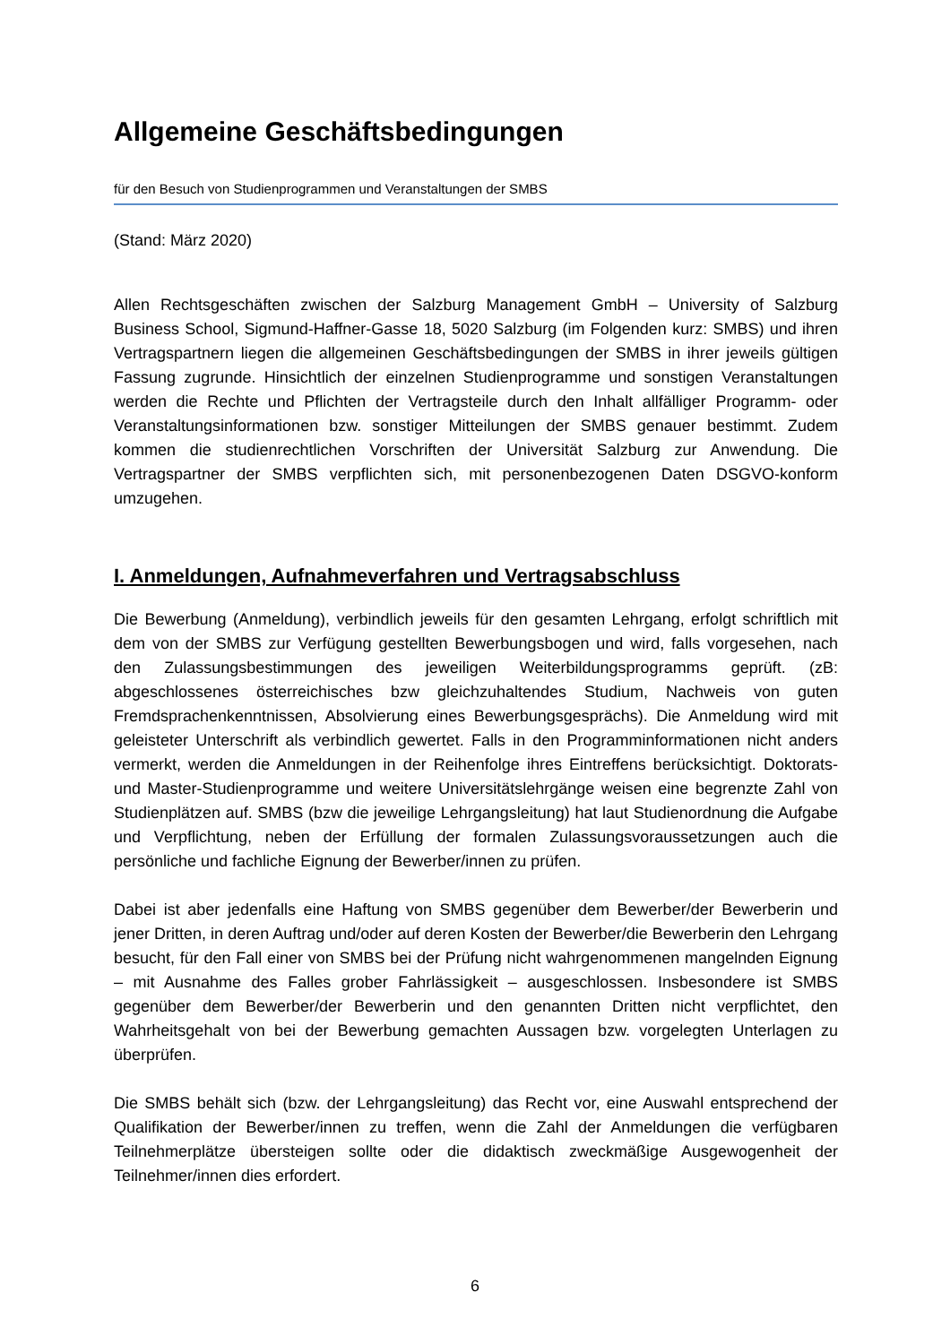Allgemeine Geschäftsbedingungen
für den Besuch von Studienprogrammen und Veranstaltungen der SMBS
(Stand: März 2020)
Allen Rechtsgeschäften zwischen der Salzburg Management GmbH – University of Salzburg Business School, Sigmund-Haffner-Gasse 18, 5020 Salzburg (im Folgenden kurz: SMBS) und ihren Vertragspartnern liegen die allgemeinen Geschäftsbedingungen der SMBS in ihrer jeweils gültigen Fassung zugrunde. Hinsichtlich der einzelnen Studienprogramme und sonstigen Veranstaltungen werden die Rechte und Pflichten der Vertragsteile durch den Inhalt allfälliger Programm- oder Veranstaltungsinformationen bzw. sonstiger Mitteilungen der SMBS genauer bestimmt. Zudem kommen die studienrechtlichen Vorschriften der Universität Salzburg zur Anwendung. Die Vertragspartner der SMBS verpflichten sich, mit personenbezogenen Daten DSGVO-konform umzugehen.
I. Anmeldungen, Aufnahmeverfahren und Vertragsabschluss
Die Bewerbung (Anmeldung), verbindlich jeweils für den gesamten Lehrgang, erfolgt schriftlich mit dem von der SMBS zur Verfügung gestellten Bewerbungsbogen und wird, falls vorgesehen, nach den Zulassungsbestimmungen des jeweiligen Weiterbildungsprogramms geprüft. (zB: abgeschlossenes österreichisches bzw gleichzuhaltendes Studium, Nachweis von guten Fremdsprachenkenntnissen, Absolvierung eines Bewerbungsgesprächs). Die Anmeldung wird mit geleisteter Unterschrift als verbindlich gewertet. Falls in den Programminformationen nicht anders vermerkt, werden die Anmeldungen in der Reihenfolge ihres Eintreffens berücksichtigt. Doktorats- und Master-Studienprogramme und weitere Universitätslehrgänge weisen eine begrenzte Zahl von Studienplätzen auf. SMBS (bzw die jeweilige Lehrgangsleitung) hat laut Studienordnung die Aufgabe und Verpflichtung, neben der Erfüllung der formalen Zulassungsvoraussetzungen auch die persönliche und fachliche Eignung der Bewerber/innen zu prüfen.
Dabei ist aber jedenfalls eine Haftung von SMBS gegenüber dem Bewerber/der Bewerberin und jener Dritten, in deren Auftrag und/oder auf deren Kosten der Bewerber/die Bewerberin den Lehrgang besucht, für den Fall einer von SMBS bei der Prüfung nicht wahrgenommenen mangelnden Eignung – mit Ausnahme des Falles grober Fahrlässigkeit – ausgeschlossen. Insbesondere ist SMBS gegenüber dem Bewerber/der Bewerberin und den genannten Dritten nicht verpflichtet, den Wahrheitsgehalt von bei der Bewerbung gemachten Aussagen bzw. vorgelegten Unterlagen zu überprüfen.
Die SMBS behält sich (bzw. der Lehrgangsleitung) das Recht vor, eine Auswahl entsprechend der Qualifikation der Bewerber/innen zu treffen, wenn die Zahl der Anmeldungen die verfügbaren Teilnehmerplätze übersteigen sollte oder die didaktisch zweckmäßige Ausgewogenheit der Teilnehmer/innen dies erfordert.
6